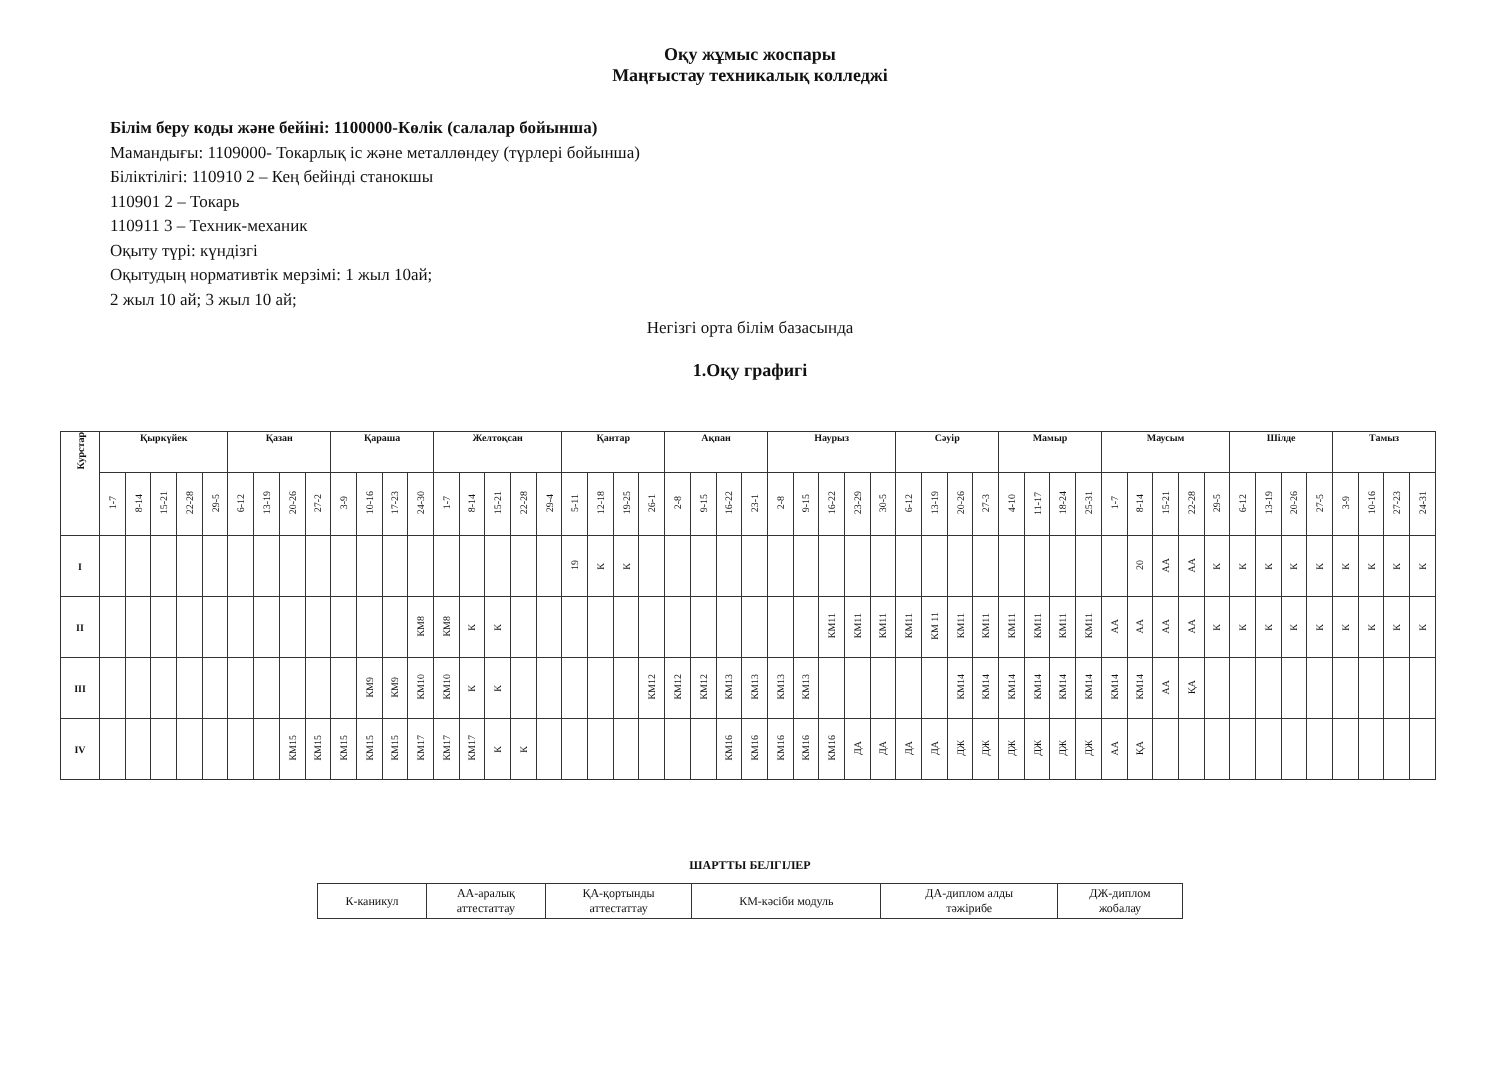Оқу жұмыс жоспары
Маңғыстау техникалық колледжі
Білім беру коды және бейіні: 1100000-Көлік (салалар бойынша)
Мамандығы: 1109000- Токарлық іс және металлөндеу (түрлері бойынша)
Біліктілігі: 110910 2 – Кең бейінді станокшы
110901 2 – Токарь
110911 3 – Техник-механик
Оқыту түрі: күндізгі
Оқытудың нормативтік мерзімі: 1 жыл 10ай;
2 жыл 10 ай; 3 жыл 10 ай;
Негізгі орта білім базасында
1.Оқу графигі
| Курстар | Қыркүйек | | | | | Қазан | | | | Қараша | | | | Желтоқсан | | | | | Қантар | | | | Ақпан | | | | Наурыз | | | | | Сәуір | | | | Мамыр | | | | Маусым | | | | | Шілде | | | | Тамыз | | | |
| --- | --- | --- | --- | --- | --- | --- | --- | --- | --- | --- | --- | --- | --- | --- | --- | --- | --- | --- | --- | --- | --- | --- | --- | --- | --- | --- | --- | --- | --- | --- | --- | --- | --- | --- | --- | --- | --- | --- | --- | --- | --- | --- | --- | --- | --- | --- | --- | --- | --- | --- | --- | --- |
| | 1-7 | 8-14 | 15-21 | 22-28 | 29-5 | 6-12 | 13-19 | 20-26 | 27-2 | 3-9 | 10-16 | 17-23 | 24-30 | 1-7 | 8-14 | 15-21 | 22-28 | 29-4 | 5-11 | 12-18 | 19-25 | 26-1 | 2-8 | 9-15 | 16-22 | 23-1 | 2-8 | 9-15 | 16-22 | 23-29 | 30-5 | 6-12 | 13-19 | 20-26 | 27-3 | 4-10 | 11-17 | 18-24 | 25-31 | 1-7 | 8-14 | 15-21 | 22-28 | 29-5 | 6-12 | 13-19 | 20-26 | 27-5 | 3-9 | 10-16 | 27-23 | 24-31 |
| I | | | | | | | | | | | | | | | | | | | 19 | К | К | | | | | | | | | | | | | | | | | | | | 20 | АА | АА | К | К | К | К | К | К | К | К | К |
| II | | | | | | | | | | | | | КМ8 | КМ8 | К | К | | | | | | | | | | | | | КМ11 | КМ11 | КМ11 | КМ11 | КМ 11 | КМ11 | КМ11 | КМ11 | КМ11 | КМ11 | КМ11 | АА | АА | АА | АА | К | К | К | К | К | К | К | К | К |
| III | | | | | | | | | | | КМ9 | КМ9 | КМ10 | КМ10 | К | К | | | | | | КМ12 | КМ12 | КМ12 | КМ13 | КМ13 | КМ13 | КМ13 | | | | | | КМ14 | КМ14 | КМ14 | КМ14 | КМ14 | КМ14 | КМ14 | КМ14 | АА | ҚА | | | | | | | | | |
| IV | | | | | | | | КМ15 | КМ15 | КМ15 | КМ15 | КМ15 | КМ17 | КМ17 | КМ17 | К | К | | | | | | | | КМ16 | КМ16 | КМ16 | КМ16 | КМ16 | ДА | ДА | ДА | ДА | ДЖ | ДЖ | ДЖ | ДЖ | ДЖ | ДЖ | АА | ҚА | | | | | | | | | | | |
ШАРТТЫ БЕЛГІЛЕР
| К-каникул | АА-аралық аттестаттау | ҚА-қортынды аттестаттау | КМ-кәсіби модуль | ДА-диплом алды тәжірибе | ДЖ-диплом жобалау |